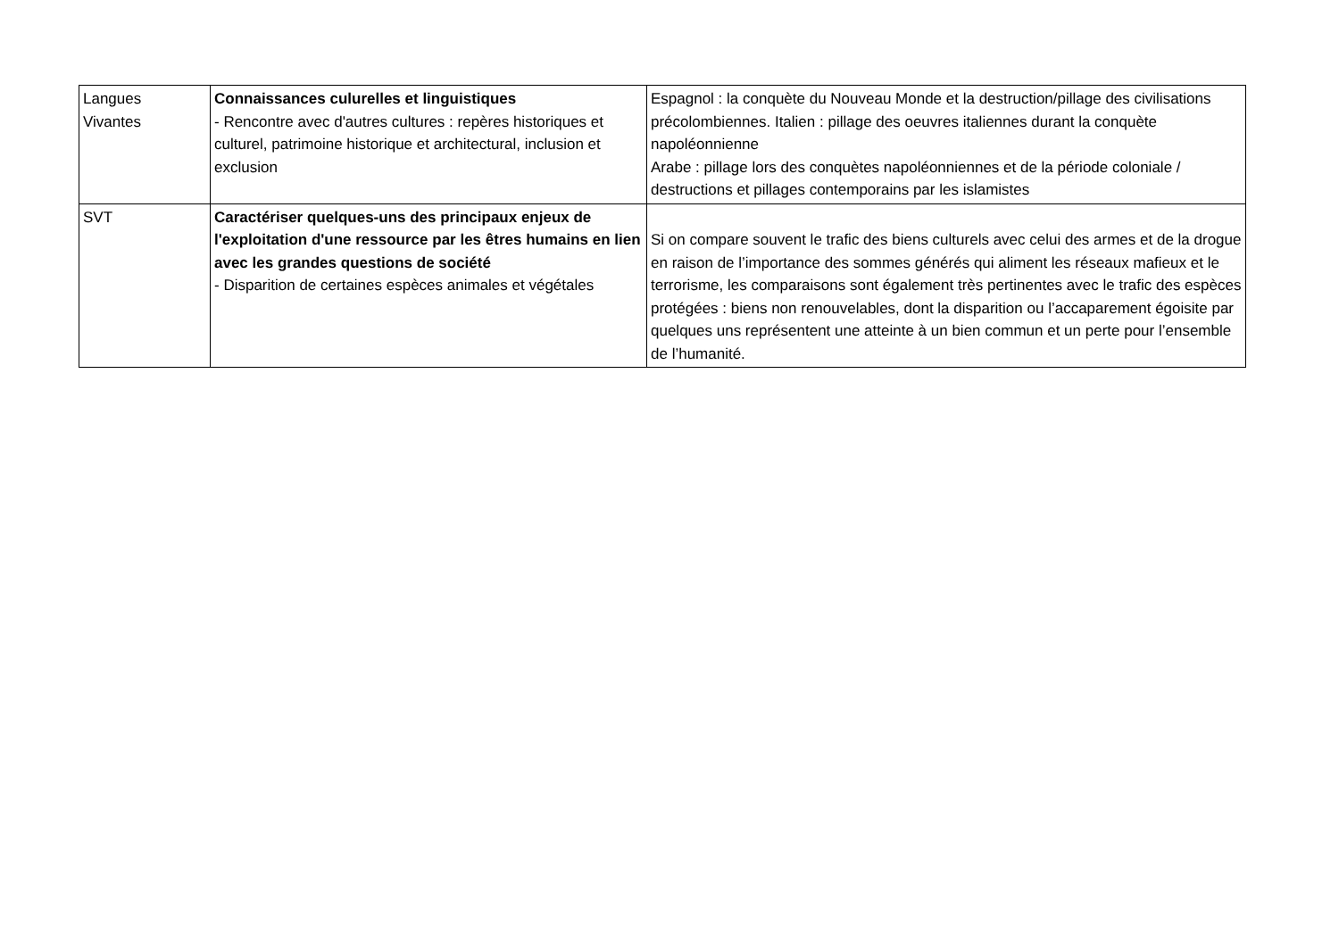| Langues Vivantes | Connaissances culurelles et linguistiques - Rencontre avec d'autres cultures : repères historiques et culturel, patrimoine historique et architectural, inclusion et exclusion | Espagnol : la conquète du Nouveau Monde et la destruction/pillage des civilisations précolombiennes. Italien : pillage des oeuvres italiennes durant la conquète napoléonnienne Arabe : pillage lors des conquètes napoléonniennes et de la période coloniale / destructions et pillages contemporains par les islamistes |
| SVT | Caractériser quelques-uns des principaux enjeux de l'exploitation d'une ressource par les êtres humains en lien avec les grandes questions de société - Disparition de certaines espèces animales et végétales | Si on compare souvent le trafic des biens culturels avec celui des armes et de la drogue en raison de l’importance des sommes générés qui aliment les réseaux mafieux et le terrorisme, les comparaisons sont également très pertinentes avec le trafic des espèces protégées : biens non renouvelables, dont la disparition ou l’accaparement égoisite par quelques uns représentent une atteinte à un bien commun et un perte pour l’ensemble de l’humanité. |